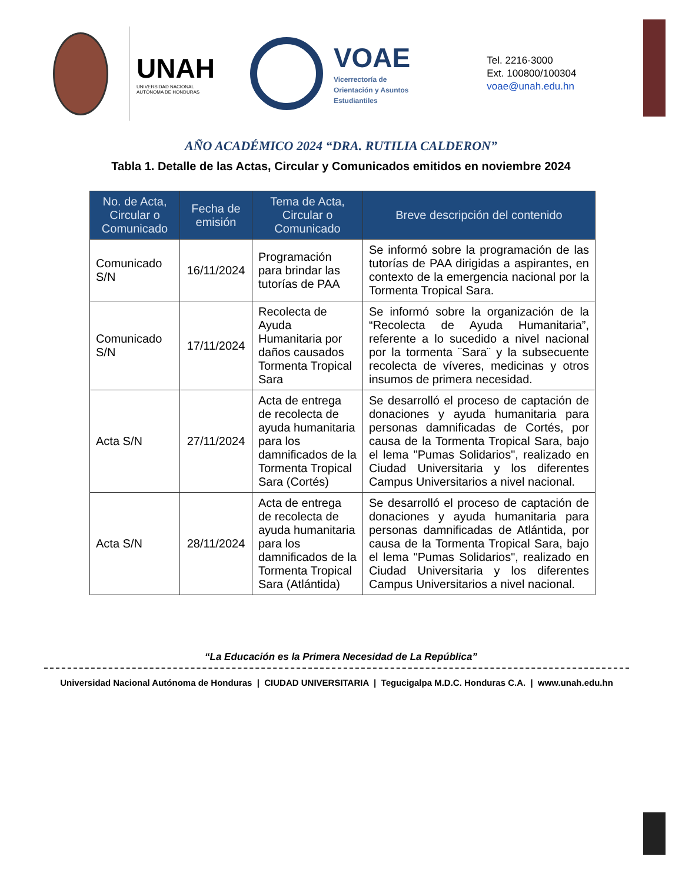UNAH
UNIVERSIDAD NACIONAL
AUTÓNOMA DE HONDURAS
VOAE
Vicerrectoría de
Orientación y Asuntos
Estudiantiles
Tel. 2216-3000
Ext. 100800/100304
voae@unah.edu.hn
AÑO ACADÉMICO 2024 “DRA. RUTILIA CALDERON”
Tabla 1. Detalle de las Actas, Circular y Comunicados emitidos en noviembre 2024
| No. de Acta, Circular o Comunicado | Fecha de emisión | Tema de Acta, Circular o Comunicado | Breve descripción del contenido |
| --- | --- | --- | --- |
| Comunicado S/N | 16/11/2024 | Programación para brindar las tutorías de PAA | Se informó sobre la programación de las tutorías de PAA dirigidas a aspirantes, en contexto de la emergencia nacional por la Tormenta Tropical Sara. |
| Comunicado S/N | 17/11/2024 | Recolecta de Ayuda Humanitaria por daños causados Tormenta Tropical Sara | Se informó sobre la organización de la “Recolecta de Ayuda Humanitaria”, referente a lo sucedido a nivel nacional por la tormenta ¨Sara¨ y la subsecuente recolecta de víveres, medicinas y otros insumos de primera necesidad. |
| Acta S/N | 27/11/2024 | Acta de entrega de recolecta de ayuda humanitaria para los damnificados de la Tormenta Tropical Sara (Cortés) | Se desarrolló el proceso de captación de donaciones y ayuda humanitaria para personas damnificadas de Cortés, por causa de la Tormenta Tropical Sara, bajo el lema "Pumas Solidarios", realizado en Ciudad Universitaria y los diferentes Campus Universitarios a nivel nacional. |
| Acta S/N | 28/11/2024 | Acta de entrega de recolecta de ayuda humanitaria para los damnificados de la Tormenta Tropical Sara (Atlántida) | Se desarrolló el proceso de captación de donaciones y ayuda humanitaria para personas damnificadas de Atlántida, por causa de la Tormenta Tropical Sara, bajo el lema "Pumas Solidarios", realizado en Ciudad Universitaria y los diferentes Campus Universitarios a nivel nacional. |
“La Educación es la Primera Necesidad de La República”
Universidad Nacional Autónoma de Honduras | CIUDAD UNIVERSITARIA | Tegucigalpa M.D.C. Honduras C.A. | www.unah.edu.hn